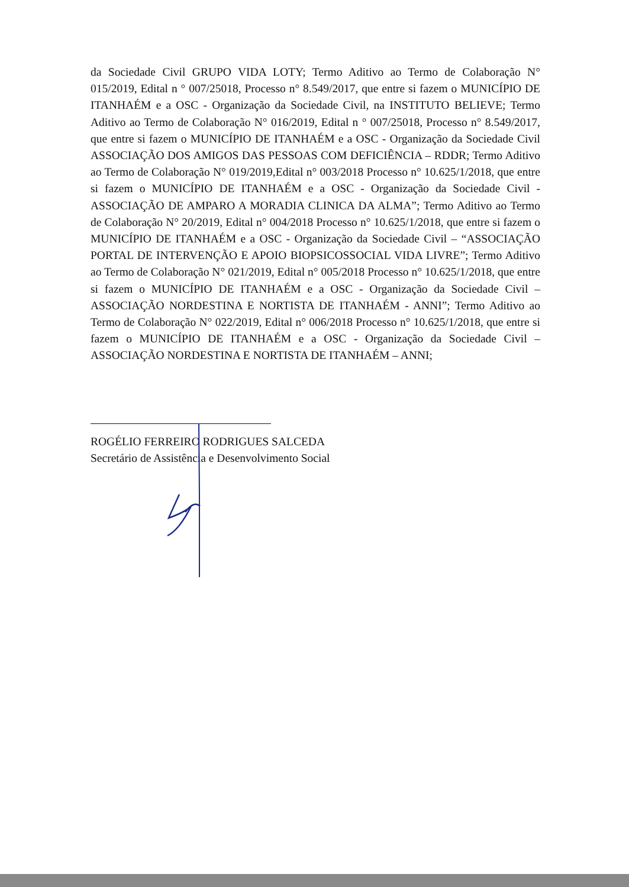da Sociedade Civil GRUPO VIDA LOTY; Termo Aditivo ao Termo de Colaboração N° 015/2019, Edital n ° 007/25018, Processo n° 8.549/2017, que entre si fazem o MUNICÍPIO DE ITANHAÉM e a OSC - Organização da Sociedade Civil, na INSTITUTO BELIEVE; Termo Aditivo ao Termo de Colaboração N° 016/2019, Edital n ° 007/25018, Processo n° 8.549/2017, que entre si fazem o MUNICÍPIO DE ITANHAÉM e a OSC - Organização da Sociedade Civil ASSOCIAÇÃO DOS AMIGOS DAS PESSOAS COM DEFICIÊNCIA – RDDR; Termo Aditivo ao Termo de Colaboração N° 019/2019,Edital n° 003/2018 Processo n° 10.625/1/2018, que entre si fazem o MUNICÍPIO DE ITANHAÉM e a OSC - Organização da Sociedade Civil - ASSOCIAÇÃO DE AMPARO A MORADIA CLINICA DA ALMA”; Termo Aditivo ao Termo de Colaboração N° 20/2019, Edital n° 004/2018 Processo n° 10.625/1/2018, que entre si fazem o MUNICÍPIO DE ITANHAÉM e a OSC - Organização da Sociedade Civil – “ASSOCIAÇÃO PORTAL DE INTERVENÇÃO E APOIO BIOPSICOSSOCIAL VIDA LIVRE”; Termo Aditivo ao Termo de Colaboração N° 021/2019, Edital n° 005/2018 Processo n° 10.625/1/2018, que entre si fazem o MUNICÍPIO DE ITANHAÉM e a OSC - Organização da Sociedade Civil – ASSOCIAÇÃO NORDESTINA E NORTISTA DE ITANHAÉM - ANNI”; Termo Aditivo ao Termo de Colaboração N° 022/2019, Edital n° 006/2018 Processo n° 10.625/1/2018, que entre si fazem o MUNICÍPIO DE ITANHAÉM e a OSC - Organização da Sociedade Civil – ASSOCIAÇÃO NORDESTINA E NORTISTA DE ITANHAÉM – ANNI;
ROGÉLIO FERREIRO RODRIGUES SALCEDA
Secretário de Assistência e Desenvolvimento Social